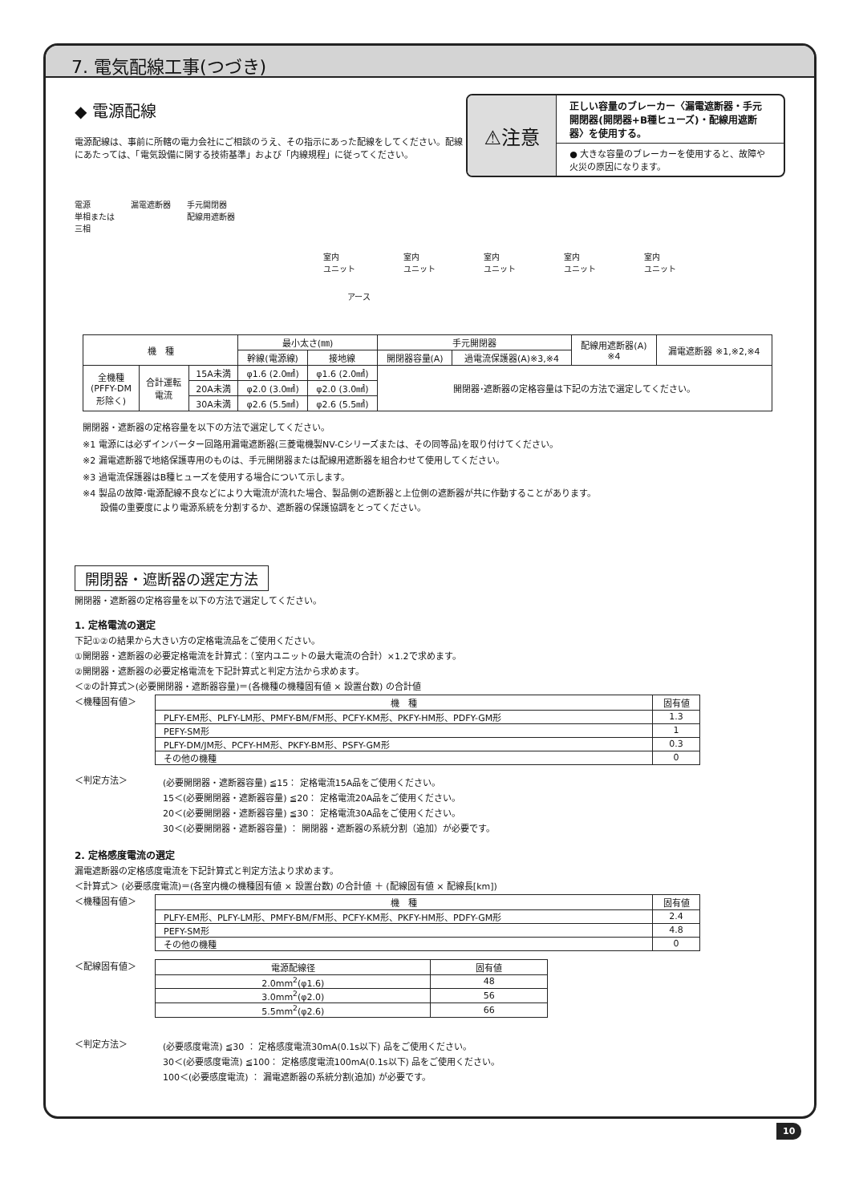7. 電気配線工事(つづき)
◆ 電源配線
電源配線は、事前に所轄の電力会社にご相談のうえ、その指示にあった配線をしてください。配線にあたっては、「電気設備に関する技術基準」および「内線規程」に従ってください。
⚠注意
正しい容量のブレーカー〈漏電遮断器・手元開閉器(開閉器+B種ヒューズ)・配線用遮断器〉を使用する。
● 大きな容量のブレーカーを使用すると、故障や火災の原因になります。
電源
単相または
三相 漏電遮断器 手元開閉器
配線用遮断器
室内
ユニット 室内
ユニット 室内
ユニット 室内
ユニット 室内
ユニット
アース
| 機 種 | | | 最小太さ(㎜) | | 手元開閉器 | | 配線用遮断器(A) ※4 | 漏電遮断器 ※1,※2,※4 |
| --- | --- | --- | --- | --- | --- | --- | --- | --- |
| | | | 幹線(電源線) | 接地線 | 開閉器容量(A) | 過電流保護器(A)※3,※4 | | |
| 全機種 (PFFY-DM 形除く) | 合計運転 電流 | 15A未満 | φ1.6 (2.0㎟) | φ1.6 (2.0㎟) | 開閉器･遮断器の定格容量は下記の方法で選定してください。 | | | |
| | | 20A未満 | φ2.0 (3.0㎟) | φ2.0 (3.0㎟) | | | | |
| | | 30A未満 | φ2.6 (5.5㎟) | φ2.6 (5.5㎟) | | | | |
開閉器・遮断器の定格容量を以下の方法で選定してください。
※1 電源には必ずインバーター回路用漏電遮断器(三菱電機製NV-Cシリーズまたは、その同等品)を取り付けてください。
※2 漏電遮断器で地絡保護専用のものは、手元開閉器または配線用遮断器を組合わせて使用してください。
※3 過電流保護器はB種ヒューズを使用する場合について示します。
※4 製品の故障･電源配線不良などにより大電流が流れた場合、製品側の遮断器と上位側の遮断器が共に作動することがあります。
　　設備の重要度により電源系統を分割するか、遮断器の保護協調をとってください。
開閉器・遮断器の選定方法
開閉器・遮断器の定格容量を以下の方法で選定してください。
1. 定格電流の選定
下記①②の結果から大きい方の定格電流品をご使用ください。
①開閉器・遮断器の必要定格電流を計算式：（室内ユニットの最大電流の合計）×1.2で求めます。
②開閉器・遮断器の必要定格電流を下記計算式と判定方法から求めます。
＜②の計算式＞(必要開閉器・遮断器容量)＝(各機種の機種固有値 × 設置台数) の合計値
＜機種固有値＞
| 機 種 | 固有値 |
| --- | --- |
| PLFY-EM形、PLFY-LM形、PMFY-BM/FM形、PCFY-KM形、PKFY-HM形、PDFY-GM形 | 1.3 |
| PEFY-SM形 | 1 |
| PLFY-DM/JM形、PCFY-HM形、PKFY-BM形、PSFY-GM形 | 0.3 |
| その他の機種 | 0 |
＜判定方法＞
(必要開閉器・遮断器容量) ≦15： 定格電流15A品をご使用ください。
15＜(必要開閉器・遮断器容量) ≦20： 定格電流20A品をご使用ください。
20＜(必要開閉器・遮断器容量) ≦30： 定格電流30A品をご使用ください。
30＜(必要開閉器・遮断器容量) ： 開閉器・遮断器の系統分割（追加）が必要です。
2. 定格感度電流の選定
漏電遮断器の定格感度電流を下記計算式と判定方法より求めます。
＜計算式＞ (必要感度電流)＝(各室内機の機種固有値 × 設置台数) の合計値 ＋ (配線固有値 × 配線長[km])
＜機種固有値＞
| 機 種 | 固有値 |
| --- | --- |
| PLFY-EM形、PLFY-LM形、PMFY-BM/FM形、PCFY-KM形、PKFY-HM形、PDFY-GM形 | 2.4 |
| PEFY-SM形 | 4.8 |
| その他の機種 | 0 |
＜配線固有値＞
| 電源配線径 | 固有値 |
| --- | --- |
| 2.0mm<sup>2</sup>(φ1.6) | 48 |
| 3.0mm<sup>2</sup>(φ2.0) | 56 |
| 5.5mm<sup>2</sup>(φ2.6) | 66 |
＜判定方法＞
(必要感度電流) ≦30 ： 定格感度電流30mA(0.1s以下) 品をご使用ください。
30＜(必要感度電流) ≦100： 定格感度電流100mA(0.1s以下) 品をご使用ください。
100＜(必要感度電流) ： 漏電遮断器の系統分割(追加) が必要です。
10